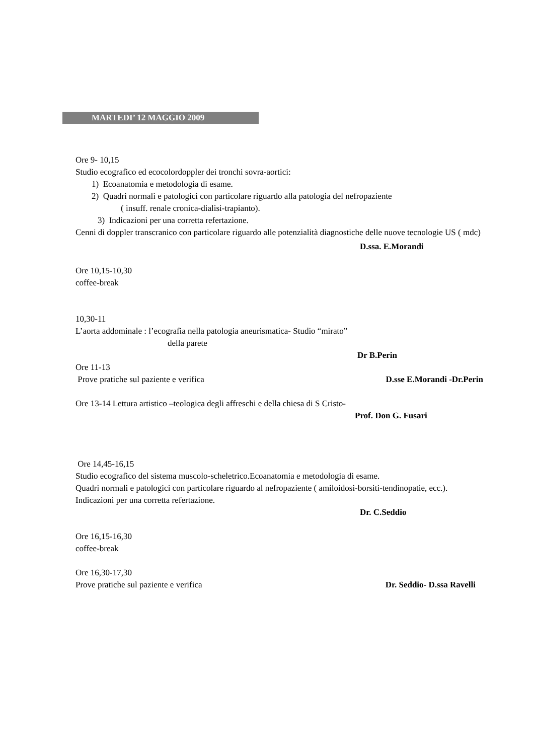MARTEDI’ 12 MAGGIO 2009
Ore 9- 10,15
Studio ecografico ed ecocolordoppler dei tronchi sovra-aortici:
1) Ecoanatomia e metodologia di esame.
2) Quadri normali e patologici con particolare riguardo alla patologia del nefropaziente
( insuff. renale cronica-dialisi-trapianto).
3) Indicazioni per una corretta refertazione.
Cenni di doppler transcranico con particolare riguardo alle potenzialità diagnostiche delle nuove tecnologie US ( mdc)
D.ssa. E.Morandi
Ore 10,15-10,30
coffee-break
10,30-11
L’aorta addominale : l’ecografia nella patologia aneurismatica- Studio “mirato”
della parete
Dr B.Perin
Ore 11-13
Prove pratiche sul paziente e verifica D.sse E.Morandi -Dr.Perin
Ore 13-14 Lettura artistico –teologica degli affreschi e della chiesa di S Cristo-
Prof. Don G. Fusari
Ore 14,45-16,15
Studio ecografico del sistema muscolo-scheletrico.Ecoanatomia e metodologia di esame.
Quadri normali e patologici con particolare riguardo al nefropaziente ( amiloidosi-borsiti-tendinopatie, ecc.).
Indicazioni per una corretta refertazione.
Dr. C.Seddio
Ore 16,15-16,30
coffee-break
Ore 16,30-17,30
Prove pratiche sul paziente e verifica Dr. Seddio- D.ssa Ravelli